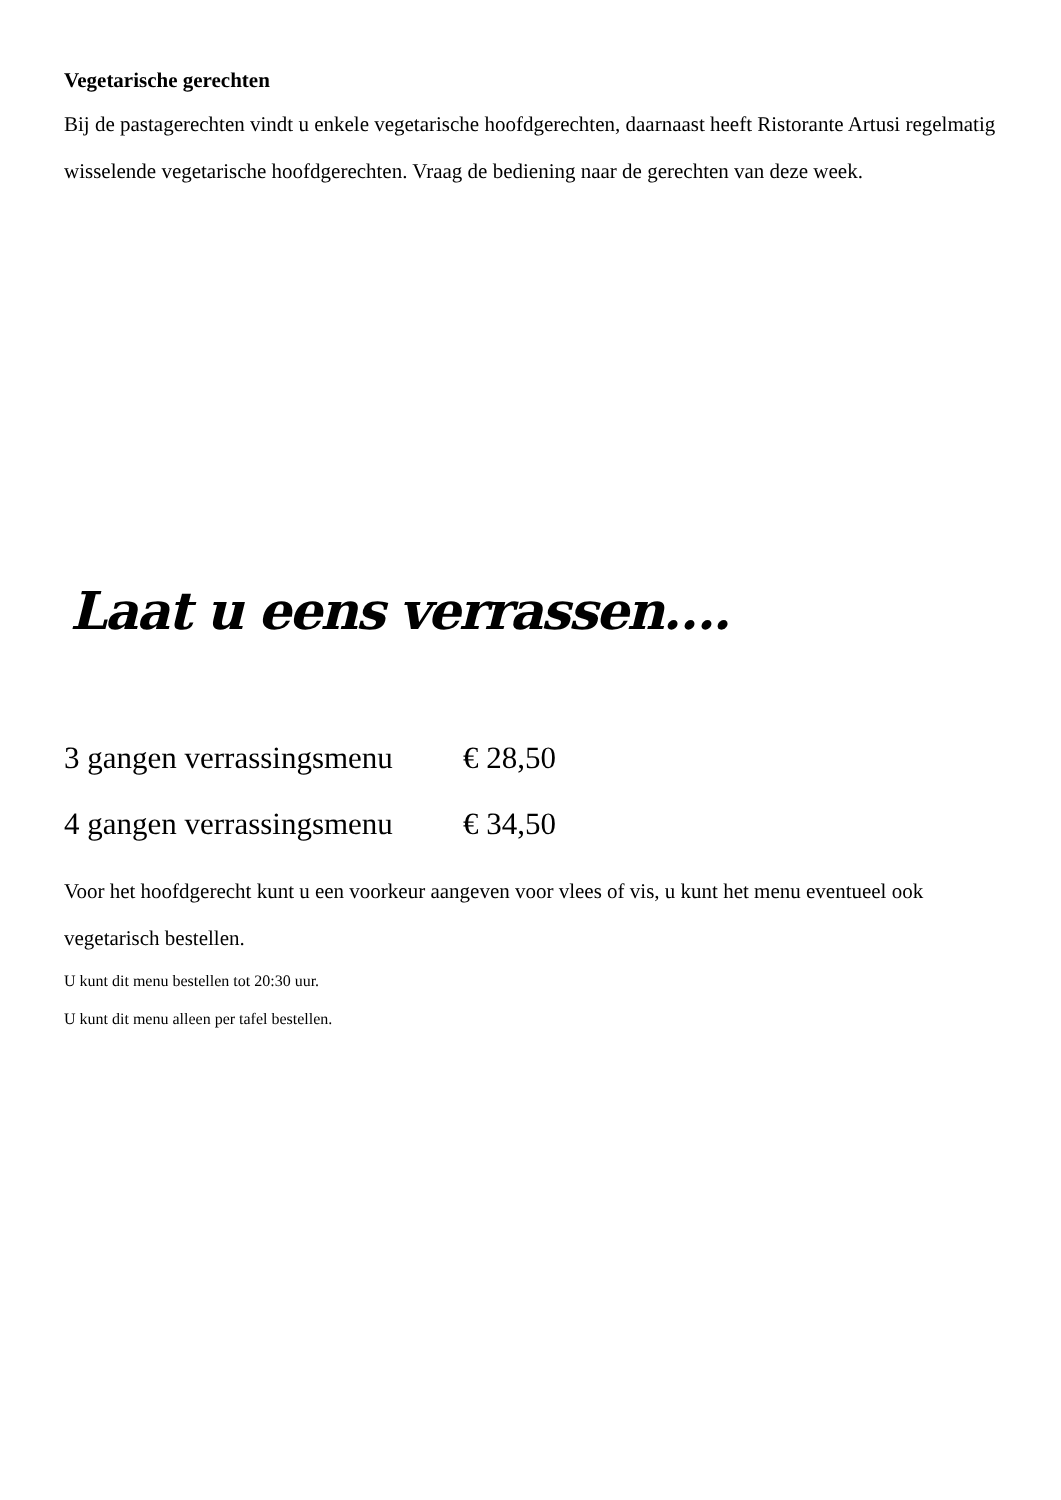Vegetarische gerechten
Bij de pastagerechten vindt u enkele vegetarische hoofdgerechten, daarnaast heeft Ristorante Artusi regelmatig wisselende vegetarische hoofdgerechten. Vraag de bediening naar de gerechten van deze week.
Laat u eens verrassen….
| 3 gangen verrassingsmenu | € 28,50 |
| 4 gangen verrassingsmenu | € 34,50 |
Voor het hoofdgerecht kunt u een voorkeur aangeven voor vlees of vis, u kunt het menu eventueel ook vegetarisch bestellen.
U kunt dit menu bestellen tot 20:30 uur.
U kunt dit menu alleen per tafel bestellen.